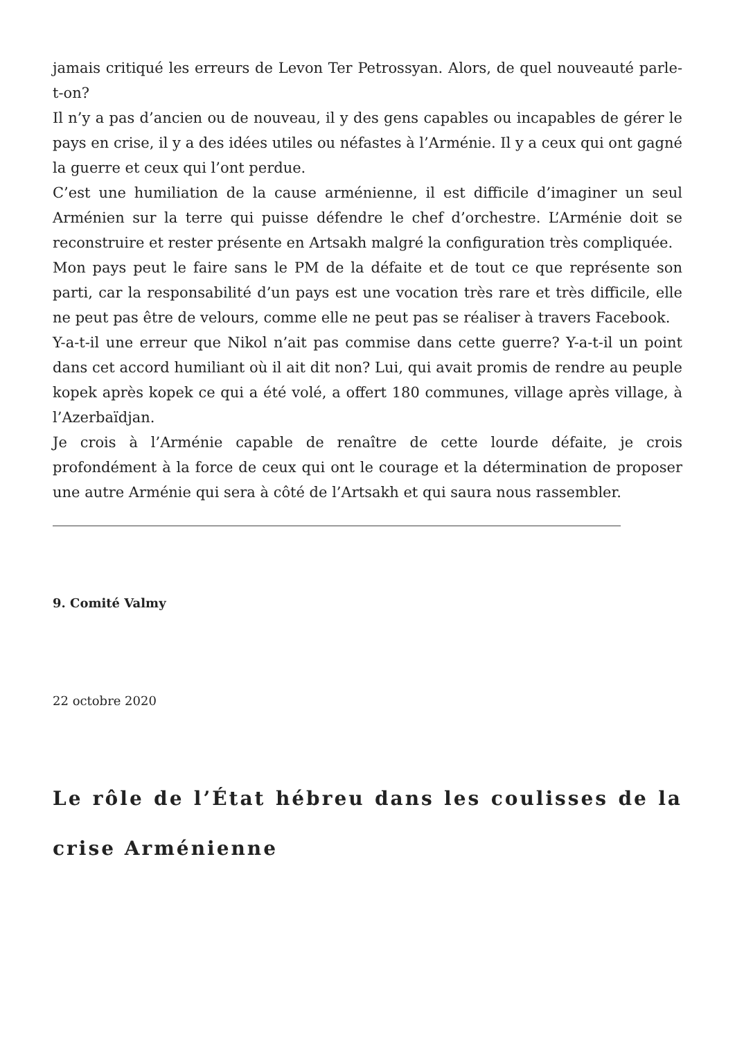jamais critiqué les erreurs de Levon Ter Petrossyan. Alors, de quel nouveauté parle-t-on?
Il n’y a pas d’ancien ou de nouveau, il y des gens capables ou incapables de gérer le pays en crise, il y a des idées utiles ou néfastes à l’Arménie. Il y a ceux qui ont gagné la guerre et ceux qui l’ont perdue.
C’est une humiliation de la cause arménienne, il est difficile d’imaginer un seul Arménien sur la terre qui puisse défendre le chef d’orchestre. L’Arménie doit se reconstruire et rester présente en Artsakh malgré la configuration très compliquée.
Mon pays peut le faire sans le PM de la défaite et de tout ce que représente son parti, car la responsabilité d’un pays est une vocation très rare et très difficile, elle ne peut pas être de velours, comme elle ne peut pas se réaliser à travers Facebook.
Y-a-t-il une erreur que Nikol n’ait pas commise dans cette guerre? Y-a-t-il un point dans cet accord humiliant où il ait dit non? Lui, qui avait promis de rendre au peuple kopek après kopek ce qui a été volé, a offert 180 communes, village après village, à l’Azerbaïdjan.
Je crois à l’Arménie capable de renaître de cette lourde défaite, je crois profondément à la force de ceux qui ont le courage et la détermination de proposer une autre Arménie qui sera à côté de l’Artsakh et qui saura nous rassembler.
9. Comité Valmy
22 octobre 2020
Le rôle de l’État hébreu dans les coulisses de la crise Arménienne